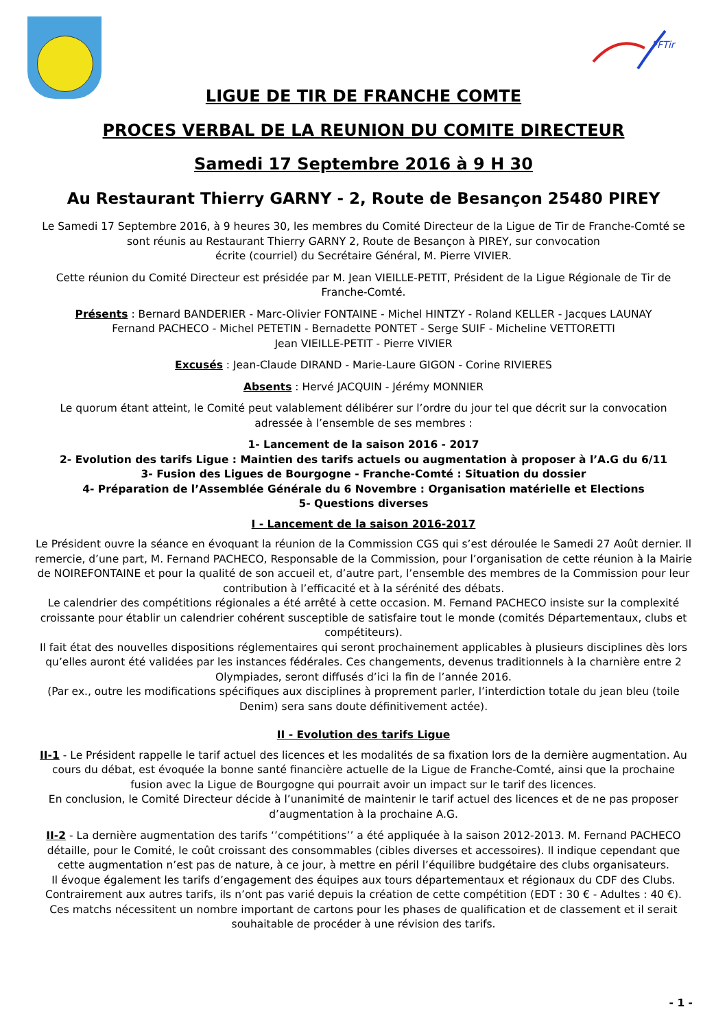FFTir
LIGUE DE TIR DE FRANCHE COMTE
PROCES VERBAL DE LA REUNION DU COMITE DIRECTEUR
Samedi 17 Septembre 2016 à 9 H 30
Au Restaurant Thierry GARNY - 2, Route de Besançon 25480 PIREY
Le Samedi 17 Septembre 2016, à 9 heures 30, les membres du Comité Directeur de la Ligue de Tir de Franche-Comté se sont réunis au Restaurant Thierry GARNY 2, Route de Besançon à PIREY, sur convocation
écrite (courriel) du Secrétaire Général, M. Pierre VIVIER.
Cette réunion du Comité Directeur est présidée par M. Jean VIEILLE-PETIT, Président de la Ligue Régionale de Tir de Franche-Comté.
Présents : Bernard BANDERIER - Marc-Olivier FONTAINE - Michel HINTZY - Roland KELLER - Jacques LAUNAY
Fernand PACHECO - Michel PETETIN - Bernadette PONTET - Serge SUIF - Micheline VETTORETTI
Jean VIEILLE-PETIT - Pierre VIVIER
Excusés : Jean-Claude DIRAND - Marie-Laure GIGON - Corine RIVIERES
Absents : Hervé JACQUIN - Jérémy MONNIER
Le quorum étant atteint, le Comité peut valablement délibérer sur l’ordre du jour tel que décrit sur la convocation adressée à l’ensemble de ses membres :
1- Lancement de la saison 2016 - 2017
2- Evolution des tarifs Ligue : Maintien des tarifs actuels ou augmentation à proposer à l’A.G du 6/11
3- Fusion des Ligues de Bourgogne - Franche-Comté : Situation du dossier
4- Préparation de l’Assemblée Générale du 6 Novembre : Organisation matérielle et Elections
5- Questions diverses
I - Lancement de la saison 2016-2017
Le Président ouvre la séance en évoquant la réunion de la Commission CGS qui s’est déroulée le Samedi 27 Août dernier. Il remercie, d’une part, M. Fernand PACHECO, Responsable de la Commission, pour l’organisation de cette réunion à la Mairie de NOIREFONTAINE et pour la qualité de son accueil et, d’autre part, l’ensemble des membres de la Commission pour leur contribution à l’efficacité et à la sérénité des débats.
Le calendrier des compétitions régionales a été arrêté à cette occasion. M. Fernand PACHECO insiste sur la complexité croissante pour établir un calendrier cohérent susceptible de satisfaire tout le monde (comités Départementaux, clubs et compétiteurs).
Il fait état des nouvelles dispositions réglementaires qui seront prochainement applicables à plusieurs disciplines dès lors qu’elles auront été validées par les instances fédérales. Ces changements, devenus traditionnels à la charnière entre 2 Olympiades, seront diffusés d’ici la fin de l’année 2016.
(Par ex., outre les modifications spécifiques aux disciplines à proprement parler, l’interdiction totale du jean bleu (toile Denim) sera sans doute définitivement actée).
II - Evolution des tarifs Ligue
II-1 - Le Président rappelle le tarif actuel des licences et les modalités de sa fixation lors de la dernière augmentation. Au cours du débat, est évoquée la bonne santé financière actuelle de la Ligue de Franche-Comté, ainsi que la prochaine fusion avec la Ligue de Bourgogne qui pourrait avoir un impact sur le tarif des licences.
En conclusion, le Comité Directeur décide à l’unanimité de maintenir le tarif actuel des licences et de ne pas proposer d’augmentation à la prochaine A.G.
II-2 - La dernière augmentation des tarifs ‘’compétitions’’ a été appliquée à la saison 2012-2013. M. Fernand PACHECO détaille, pour le Comité, le coût croissant des consommables (cibles diverses et accessoires). Il indique cependant que cette augmentation n’est pas de nature, à ce jour, à mettre en péril l’équilibre budgétaire des clubs organisateurs.
Il évoque également les tarifs d’engagement des équipes aux tours départementaux et régionaux du CDF des Clubs. Contrairement aux autres tarifs, ils n’ont pas varié depuis la création de cette compétition (EDT : 30 € - Adultes : 40 €). Ces matchs nécessitent un nombre important de cartons pour les phases de qualification et de classement et il serait souhaitable de procéder à une révision des tarifs.
- 1 -